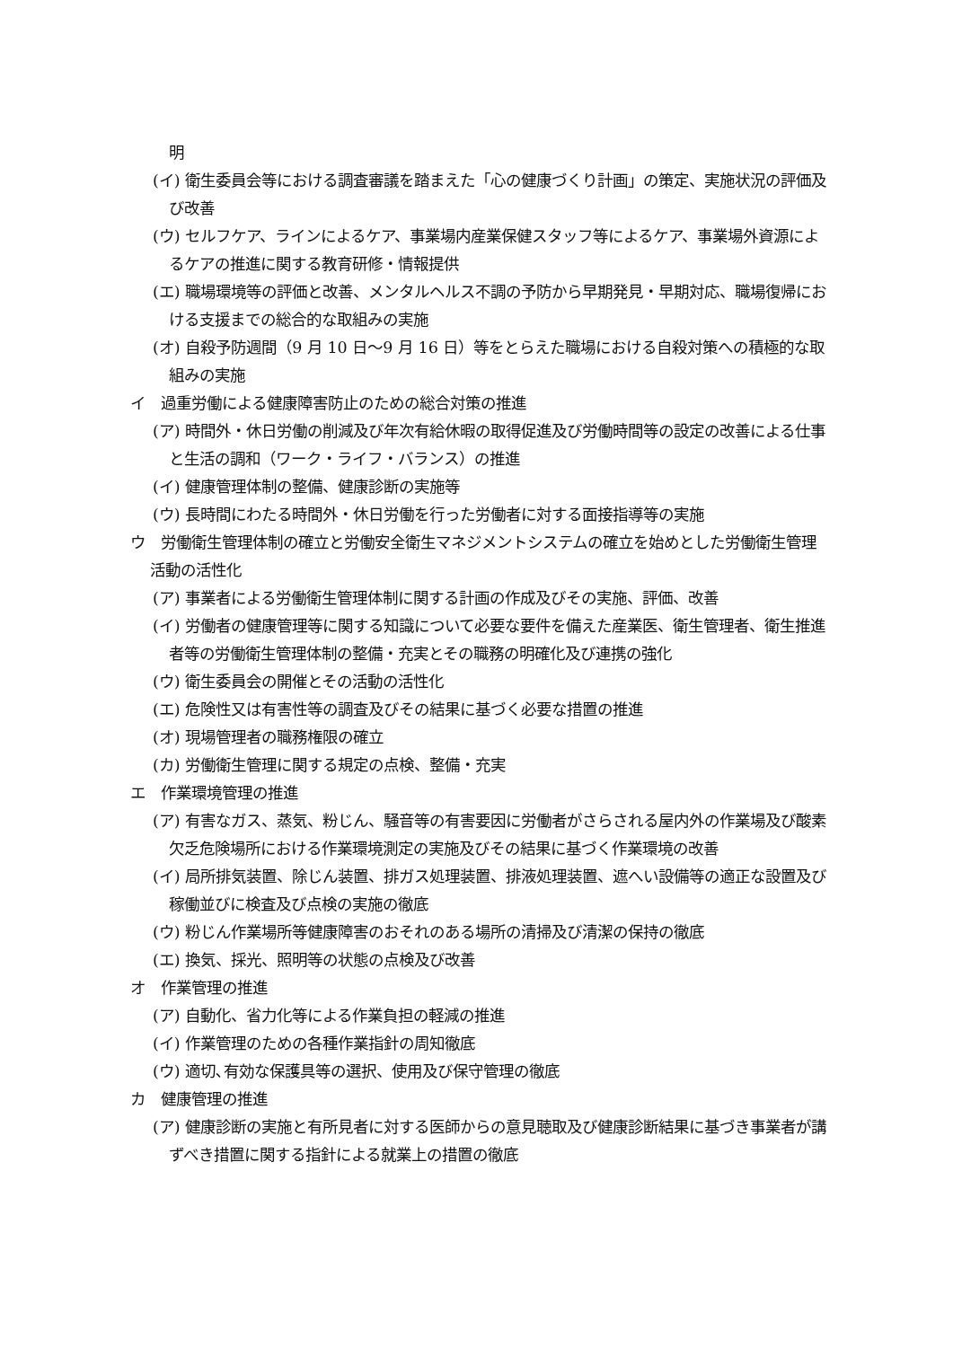明
(イ) 衛生委員会等における調査審議を踏まえた「心の健康づくり計画」の策定、実施状況の評価及び改善
(ウ) セルフケア、ラインによるケア、事業場内産業保健スタッフ等によるケア、事業場外資源によるケアの推進に関する教育研修・情報提供
(エ) 職場環境等の評価と改善、メンタルヘルス不調の予防から早期発見・早期対応、職場復帰における支援までの総合的な取組みの実施
(オ) 自殺予防週間（9 月 10 日～9 月 16 日）等をとらえた職場における自殺対策への積極的な取組みの実施
イ　過重労働による健康障害防止のための総合対策の推進
(ア) 時間外・休日労働の削減及び年次有給休暇の取得促進及び労働時間等の設定の改善による仕事と生活の調和（ワーク・ライフ・バランス）の推進
(イ) 健康管理体制の整備、健康診断の実施等
(ウ) 長時間にわたる時間外・休日労働を行った労働者に対する面接指導等の実施
ウ　労働衛生管理体制の確立と労働安全衛生マネジメントシステムの確立を始めとした労働衛生管理活動の活性化
(ア) 事業者による労働衛生管理体制に関する計画の作成及びその実施、評価、改善
(イ) 労働者の健康管理等に関する知識について必要な要件を備えた産業医、衛生管理者、衛生推進者等の労働衛生管理体制の整備・充実とその職務の明確化及び連携の強化
(ウ) 衛生委員会の開催とその活動の活性化
(エ) 危険性又は有害性等の調査及びその結果に基づく必要な措置の推進
(オ) 現場管理者の職務権限の確立
(カ) 労働衛生管理に関する規定の点検、整備・充実
エ　作業環境管理の推進
(ア) 有害なガス、蒸気、粉じん、騒音等の有害要因に労働者がさらされる屋内外の作業場及び酸素欠乏危険場所における作業環境測定の実施及びその結果に基づく作業環境の改善
(イ) 局所排気装置、除じん装置、排ガス処理装置、排液処理装置、遮へい設備等の適正な設置及び稼働並びに検査及び点検の実施の徹底
(ウ) 粉じん作業場所等健康障害のおそれのある場所の清掃及び清潔の保持の徹底
(エ) 換気、採光、照明等の状態の点検及び改善
オ　作業管理の推進
(ア) 自動化、省力化等による作業負担の軽減の推進
(イ) 作業管理のための各種作業指針の周知徹底
(ウ) 適切､有効な保護具等の選択、使用及び保守管理の徹底
カ　健康管理の推進
(ア) 健康診断の実施と有所見者に対する医師からの意見聴取及び健康診断結果に基づき事業者が講ずべき措置に関する指針による就業上の措置の徹底